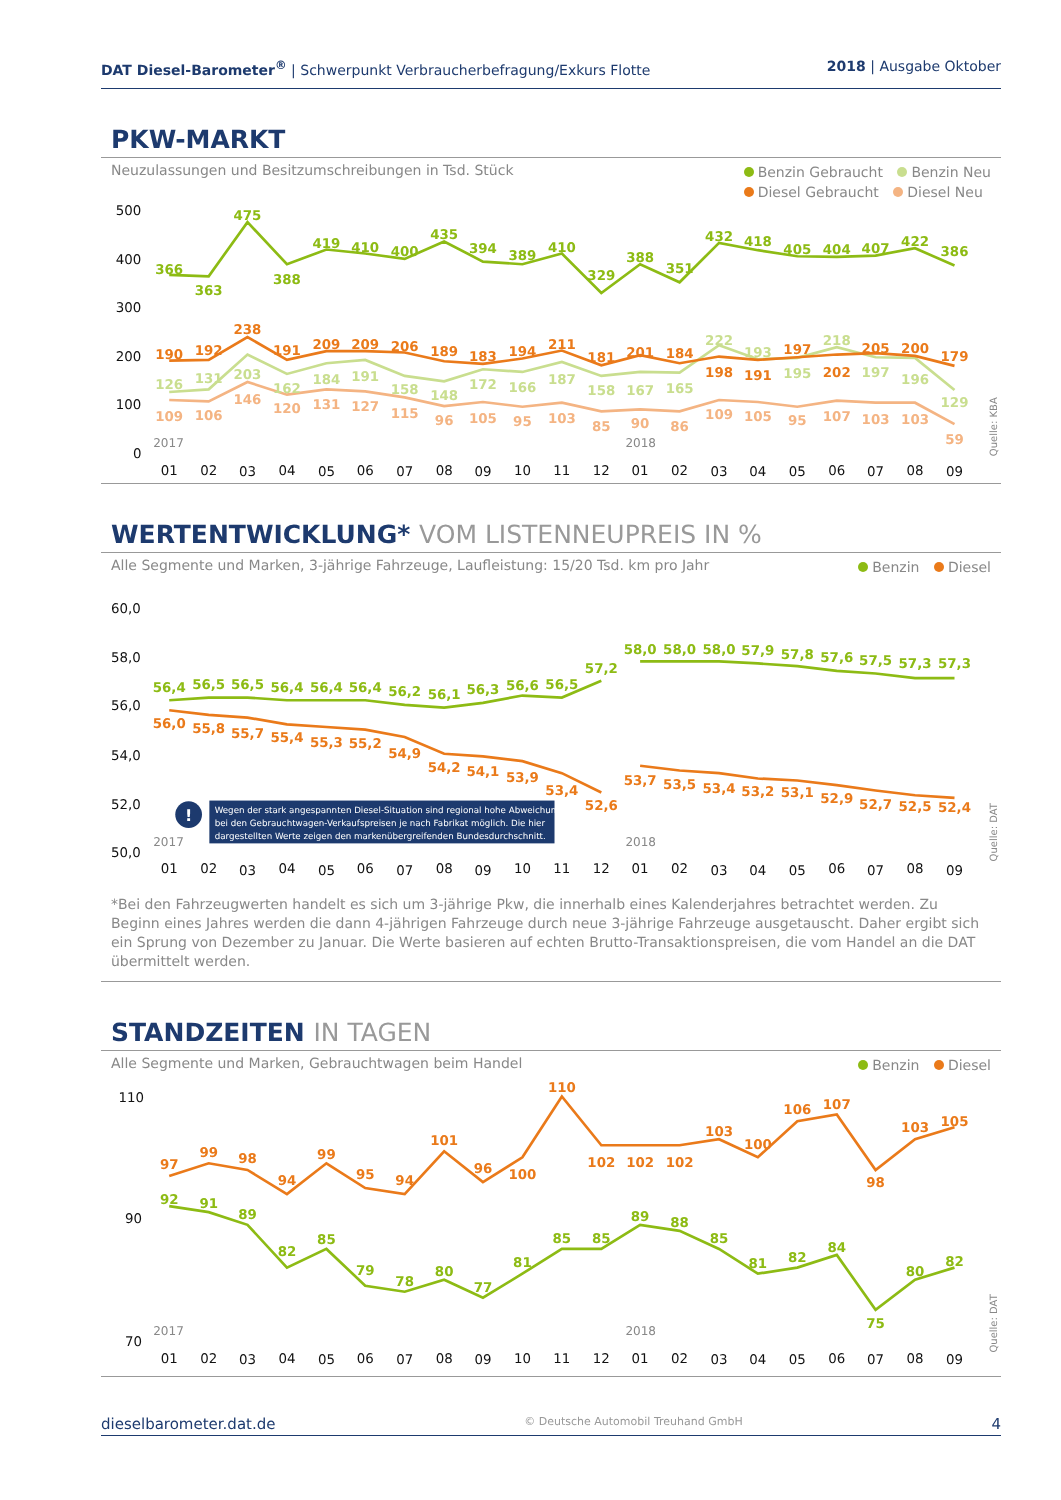DAT Diesel-Barometer<sup>®</sup> | Schwerpunkt Verbraucherbefragung/Exkurs Flotte
2018 | Ausgabe Oktober
PKW-MARKT
Neuzulassungen und Besitzumschreibungen in Tsd. Stück
Benzin Gebraucht Benzin Neu
Diesel Gebraucht Diesel Neu
500
400
300
200
100
0
2017
2018
Quelle: KBA
366
363
475
388
419
410
400
435
394
389
410
329
388
351
432
418
405
404
407
422
386
126
131
203
162
184
191
158
148
172
166
187
158
167
165
222
193
195
218
197
196
129
190
192
238
191
209
209
206
189
183
194
211
181
201
184
198
191
197
202
205
200
179
109
106
146
120
131
127
115
96
105
95
103
85
90
86
109
105
95
107
103
103
59
01
02
03
04
05
06
07
08
09
10
11
12
01
02
03
04
05
06
07
08
09
WERTENTWICKLUNG* VOM LISTENNEUPREIS IN %
Alle Segmente und Marken, 3-jährige Fahrzeuge, Laufleistung: 15/20 Tsd. km pro Jahr
Benzin Diesel
60,0
58,0
56,0
54,0
52,0
50,0
2017
2018
Quelle: DAT
56,4
56,5
56,5
56,4
56,4
56,4
56,2
56,1
56,3
56,6
56,5
57,2
58,0
58,0
58,0
57,9
57,8
57,6
57,5
57,3
57,3
56,0
55,8
55,7
55,4
55,3
55,2
54,9
54,2
54,1
53,9
53,4
52,6
53,7
53,5
53,4
53,2
53,1
52,9
52,7
52,5
52,4
!
Wegen der stark angespannten Diesel-Situation sind regional hohe Abweichungen
bei den Gebrauchtwagen-Verkaufspreisen je nach Fabrikat möglich. Die hier
dargestellten Werte zeigen den markenübergreifenden Bundesdurchschnitt.
01
02
03
04
05
06
07
08
09
10
11
12
01
02
03
04
05
06
07
08
09
*Bei den Fahrzeugwerten handelt es sich um 3-jährige Pkw, die innerhalb eines Kalenderjahres betrachtet werden. Zu Beginn eines Jahres werden die dann 4-jährigen Fahrzeuge durch neue 3-jährige Fahrzeuge ausgetauscht. Daher ergibt sich ein Sprung von Dezember zu Januar. Die Werte basieren auf echten Brutto-Transaktionspreisen, die vom Handel an die DAT übermittelt werden.
STANDZEITEN IN TAGEN
Alle Segmente und Marken, Gebrauchtwagen beim Handel
Benzin Diesel
110
90
70
2017
2018
Quelle: DAT
97
99
98
94
99
95
94
101
96
100
110
102
102
102
103
100
106
107
98
103
105
92
91
89
82
85
79
78
80
77
81
85
85
89
88
85
81
82
84
75
80
82
01
02
03
04
05
06
07
08
09
10
11
12
01
02
03
04
05
06
07
08
09
dieselbarometer.dat.de
© Deutsche Automobil Treuhand GmbH
4